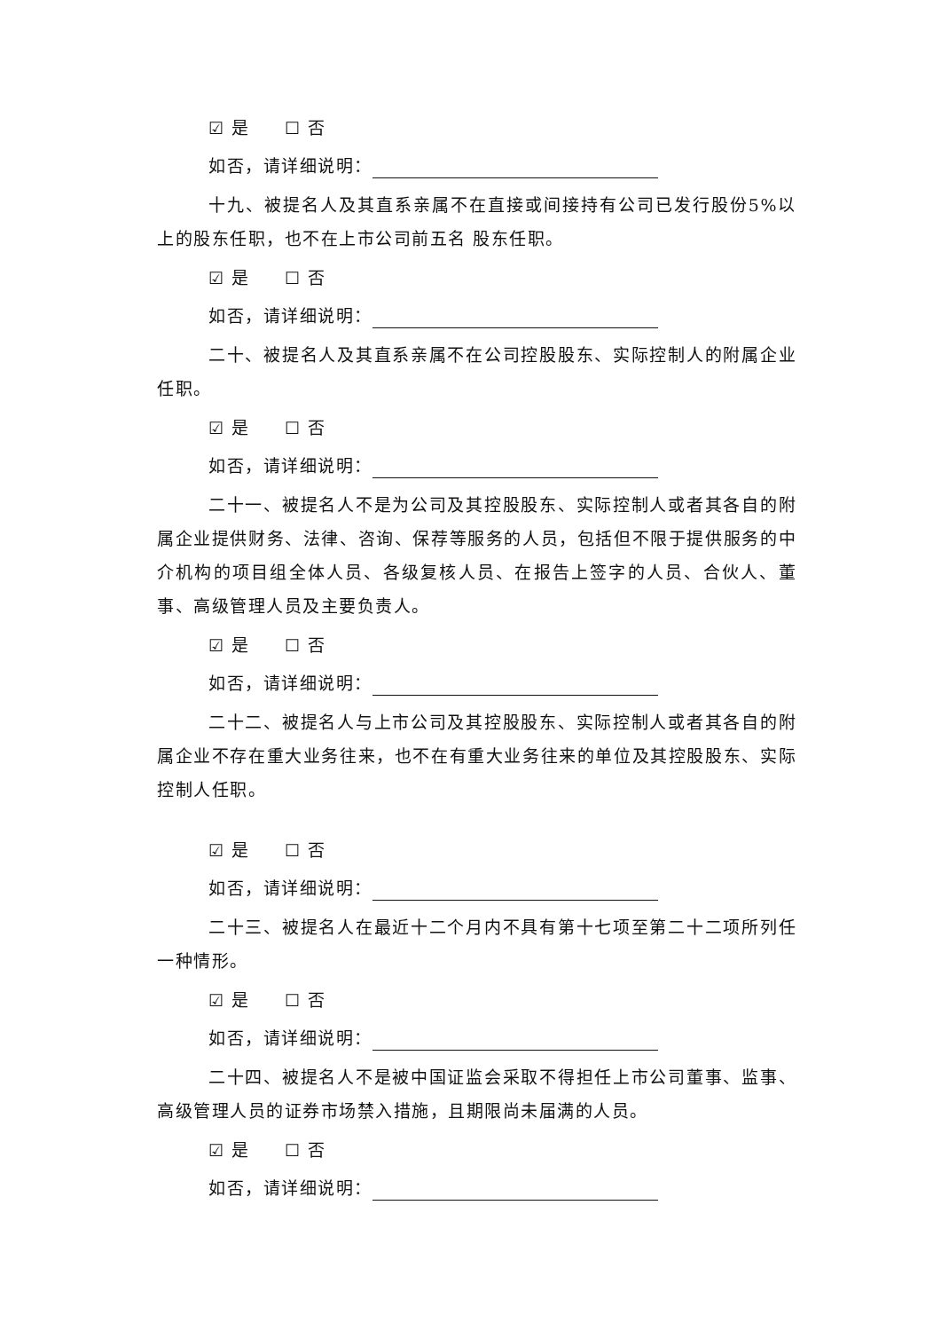☑ 是 ☐ 否
如否，请详细说明：
十九、被提名人及其直系亲属不在直接或间接持有公司已发行股份5%以上的股东任职，也不在上市公司前五名 股东任职。
☑ 是 ☐ 否
如否，请详细说明：
二十、被提名人及其直系亲属不在公司控股股东、实际控制人的附属企业任职。
☑ 是 ☐ 否
如否，请详细说明：
二十一、被提名人不是为公司及其控股股东、实际控制人或者其各自的附属企业提供财务、法律、咨询、保荐等服务的人员，包括但不限于提供服务的中介机构的项目组全体人员、各级复核人员、在报告上签字的人员、合伙人、董事、高级管理人员及主要负责人。
☑ 是 ☐ 否
如否，请详细说明：
二十二、被提名人与上市公司及其控股股东、实际控制人或者其各自的附属企业不存在重大业务往来，也不在有重大业务往来的单位及其控股股东、实际控制人任职。
☑ 是 ☐ 否
如否，请详细说明：
二十三、被提名人在最近十二个月内不具有第十七项至第二十二项所列任一种情形。
☑ 是 ☐ 否
如否，请详细说明：
二十四、被提名人不是被中国证监会采取不得担任上市公司董事、监事、高级管理人员的证券市场禁入措施，且期限尚未届满的人员。
☑ 是 ☐ 否
如否，请详细说明：